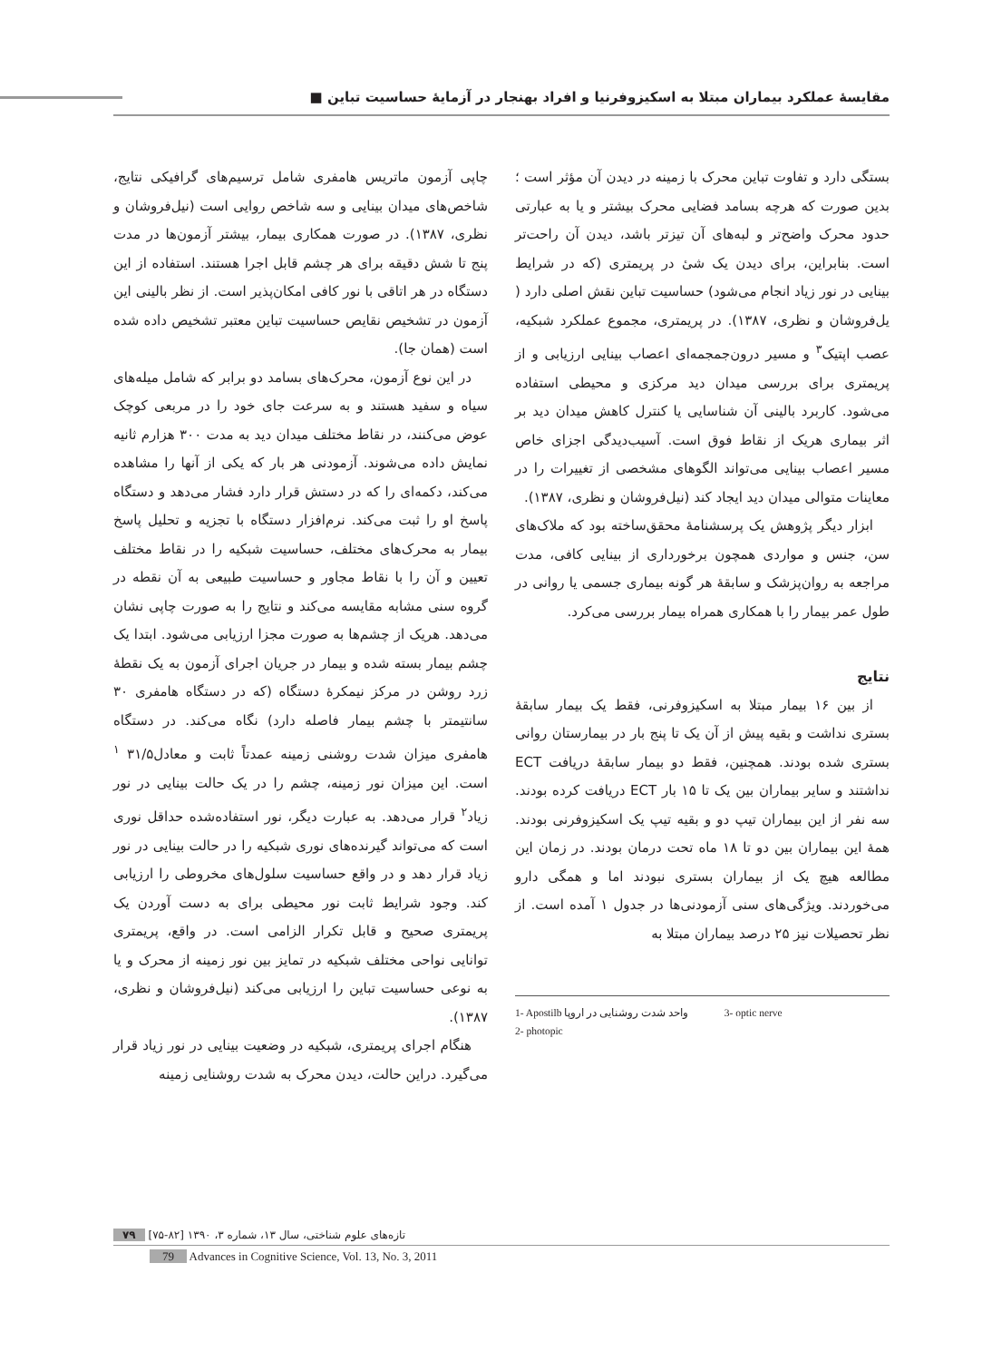مقایسهٔ عملکرد بیماران مبتلا به اسکیزوفرنیا و افراد بهنجار در آزمایهٔ حساسیت تباین ■
چاپی آزمون ماتریس هامفری شامل ترسیم‌های گرافیکی نتایج، شاخص‌های میدان بینایی و سه شاخص روایی است (نیل‌فروشان و نظری، ۱۳۸۷). در صورت همکاری بیمار، بیشتر آزمون‌ها در مدت پنج تا شش دقیقه برای هر چشم قابل اجرا هستند. استفاده از این دستگاه در هر اتاقی با نور کافی امکان‌پذیر است. از نظر بالینی این آزمون در تشخیص نقایص حساسیت تباین معتبر تشخیص داده شده است (همان جا).
در این نوع آزمون، محرک‌های بسامد دو برابر که شامل میله‌های سیاه و سفید هستند و به سرعت جای خود را در مربعی کوچک عوض می‌کنند، در نقاط مختلف میدان دید به مدت ۳۰۰ هزارم ثانیه نمایش داده می‌شوند. آزمودنی هر بار که یکی از آنها را مشاهده می‌کند، دکمه‌ای را که در دستش قرار دارد فشار می‌دهد و دستگاه پاسخ او را ثبت می‌کند. نرم‌افزار دستگاه با تجزیه و تحلیل پاسخ بیمار به محرک‌های مختلف، حساسیت شبکیه را در نقاط مختلف تعیین و آن را با نقاط مجاور و حساسیت طبیعی به آن نقطه در گروه سنی مشابه مقایسه می‌کند و نتایج را به صورت چاپی نشان می‌دهد. هریک از چشم‌ها به صورت مجزا ارزیابی می‌شود. ابتدا یک چشم بیمار بسته شده و بیمار در جریان اجرای آزمون به یک نقطهٔ زرد روشن در مرکز نیمکرهٔ دستگاه (که در دستگاه هامفری ۳۰ سانتیمتر با چشم بیمار فاصله دارد) نگاه می‌کند. در دستگاه هامفری میزان شدت روشنی زمینه عمدتاً ثابت و معادل۳۱/۵ <sup>۱</sup> است. این میزان نور زمینه، چشم را در یک حالت بینایی در نور زیاد<sup>۲</sup> قرار می‌دهد. به عبارت دیگر، نور استفاده‌شده حداقل نوری است که می‌تواند گیرنده‌های نوری شبکیه را در حالت بینایی در نور زیاد قرار دهد و در واقع حساسیت سلول‌های مخروطی را ارزیابی کند. وجود شرایط ثابت نور محیطی برای به دست آوردن یک پریمتری صحیح و قابل تکرار الزامی است. در واقع، پریمتری توانایی نواحی مختلف شبکیه در تمایز بین نور زمینه از محرک و یا به نوعی حساسیت تباین را ارزیابی می‌کند (نیل‌فروشان و نظری، ۱۳۸۷).
هنگام اجرای پریمتری، شبکیه در وضعیت بینایی در نور زیاد قرار می‌گیرد. دراین حالت، دیدن محرک به شدت روشنایی زمینه
بستگی دارد و تفاوت تباین محرک با زمینه در دیدن آن مؤثر است ؛ بدین صورت که هرچه بسامد فضایی محرک بیشتر و یا به عبارتی حدود محرک واضح‌تر و لبه‌های آن تیزتر باشد، دیدن آن راحت‌تر است. بنابراین، برای دیدن یک شیٔ در پریمتری (که در شرایط بینایی در نور زیاد انجام می‌شود) حساسیت تباین نقش اصلی دارد ( یل‌فروشان و نظری، ۱۳۸۷). در پریمتری، مجموع عملکرد شبکیه، عصب اپتیک<sup>۳</sup> و مسیر درون‌جمجمه‌ای اعصاب بینایی ارزیابی و از پریمتری برای بررسی میدان دید مرکزی و محیطی استفاده می‌شود. کاربرد بالینی آن شناسایی یا کنترل کاهش میدان دید بر اثر بیماری هریک از نقاط فوق است. آسیب‌دیدگی اجزای خاص مسیر اعصاب بینایی می‌تواند الگوهای مشخصی از تغییرات را در معاینات متوالی میدان دید ایجاد کند (نیل‌فروشان و نظری، ۱۳۸۷).
ابزار دیگر پژوهش یک پرسشنامهٔ محقق‌ساخته بود که ملاک‌های سن، جنس و مواردی همچون برخورداری از بینایی کافی، مدت مراجعه به روان‌پزشک و سابقهٔ هر گونه بیماری جسمی یا روانی در طول عمر بیمار را با همکاری همراه بیمار بررسی می‌کرد.
نتایج
از بین ۱۶ بیمار مبتلا به اسکیزوفرنی، فقط یک بیمار سابقهٔ بستری نداشت و بقیه پیش از آن یک تا پنج بار در بیمارستان روانی بستری شده بودند. همچنین، فقط دو بیمار سابقهٔ دریافت ECT نداشتند و سایر بیماران بین یک تا ۱۵ بار ECT دریافت کرده بودند. سه نفر از این بیماران تیپ دو و بقیه تیپ یک اسکیزوفرنی بودند. همهٔ این بیماران بین دو تا ۱۸ ماه تحت درمان بودند. در زمان این مطالعه هیچ یک از بیماران بستری نبودند اما و همگی دارو می‌خوردند. ویژگی‌های سنی آزمودنی‌ها در جدول ۱ آمده است. از نظر تحصیلات نیز ۲۵ درصد بیماران مبتلا به
1- Apostilb واحد شدت روشنایی در اروپا
2- photopic
3- optic nerve
تازه‌های علوم شناختی، سال ۱۳، شماره ۳، ۱۳۹۰ [۸۲-۷۵] ۷۹
79 Advances in Cognitive Science, Vol. 13, No. 3, 2011